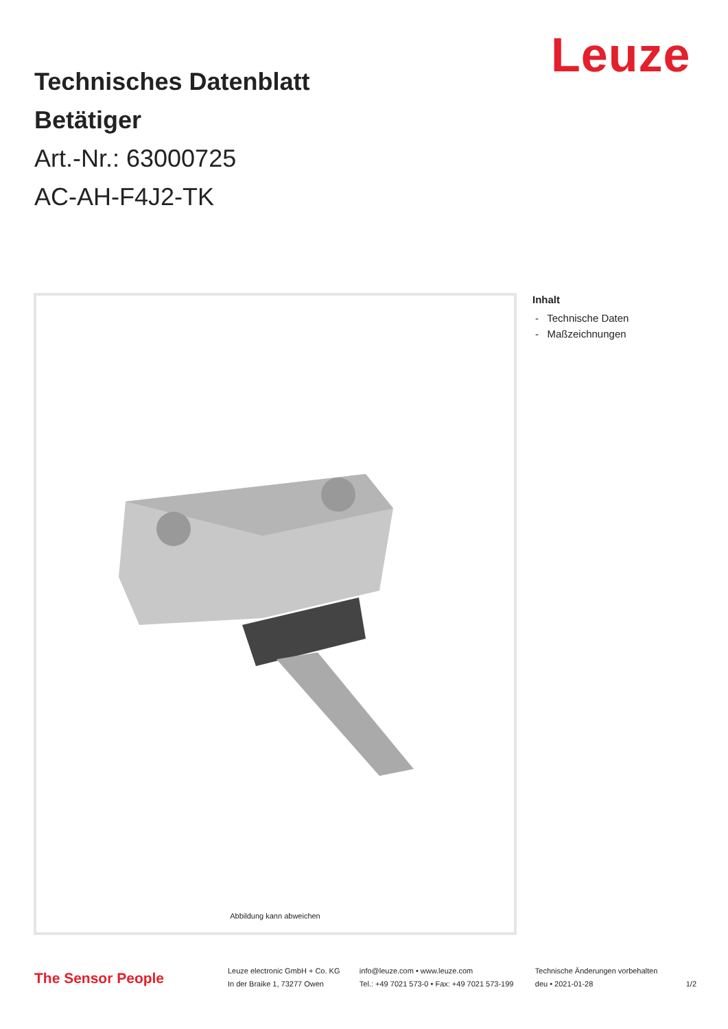Leuze
Technisches Datenblatt
Betätiger
Art.-Nr.: 63000725
AC-AH-F4J2-TK
Abbildung kann abweichen
Inhalt
- Technische Daten
- Maßzeichnungen
The Sensor People
Leuze electronic GmbH + Co. KG
In der Braike 1, 73277 Owen
info@leuze.com • www.leuze.com
Tel.: +49 7021 573-0 • Fax: +49 7021 573-199
Technische Änderungen vorbehalten
deu • 2021-01-28
1/2